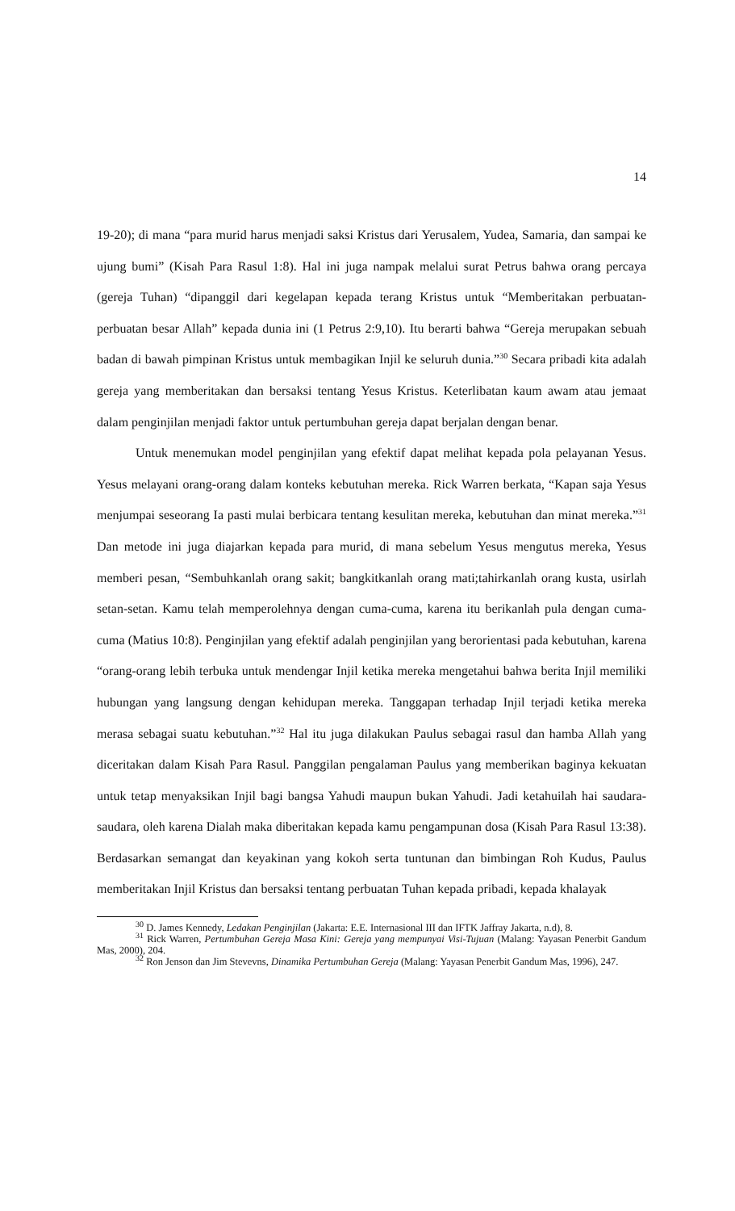14
19-20); di mana “para murid harus menjadi saksi Kristus dari Yerusalem, Yudea, Samaria, dan sampai ke ujung bumi” (Kisah Para Rasul 1:8). Hal ini juga nampak melalui surat Petrus bahwa orang percaya (gereja Tuhan) “dipanggil dari kegelapan kepada terang Kristus untuk “Memberitakan perbuatan-perbuatan besar Allah” kepada dunia ini (1 Petrus 2:9,10). Itu berarti bahwa “Gereja merupakan sebuah badan di bawah pimpinan Kristus untuk membagikan Injil ke seluruh dunia.”<sup>30</sup> Secara pribadi kita adalah gereja yang memberitakan dan bersaksi tentang Yesus Kristus. Keterlibatan kaum awam atau jemaat dalam penginjilan menjadi faktor untuk pertumbuhan gereja dapat berjalan dengan benar.
Untuk menemukan model penginjilan yang efektif dapat melihat kepada pola pelayanan Yesus. Yesus melayani orang-orang dalam konteks kebutuhan mereka. Rick Warren berkata, “Kapan saja Yesus menjumpai seseorang Ia pasti mulai berbicara tentang kesulitan mereka, kebutuhan dan minat mereka.”<sup>31</sup> Dan metode ini juga diajarkan kepada para murid, di mana sebelum Yesus mengutus mereka, Yesus memberi pesan, “Sembuhkanlah orang sakit; bangkitkanlah orang mati;tahirkanlah orang kusta, usirlah setan-setan. Kamu telah memperolehnya dengan cuma-cuma, karena itu berikanlah pula dengan cuma-cuma (Matius 10:8). Penginjilan yang efektif adalah penginjilan yang berorientasi pada kebutuhan, karena “orang-orang lebih terbuka untuk mendengar Injil ketika mereka mengetahui bahwa berita Injil memiliki hubungan yang langsung dengan kehidupan mereka. Tanggapan terhadap Injil terjadi ketika mereka merasa sebagai suatu kebutuhan.”<sup>32</sup> Hal itu juga dilakukan Paulus sebagai rasul dan hamba Allah yang diceritakan dalam Kisah Para Rasul. Panggilan pengalaman Paulus yang memberikan baginya kekuatan untuk tetap menyaksikan Injil bagi bangsa Yahudi maupun bukan Yahudi. Jadi ketahuilah hai saudara-saudara, oleh karena Dialah maka diberitakan kepada kamu pengampunan dosa (Kisah Para Rasul 13:38). Berdasarkan semangat dan keyakinan yang kokoh serta tuntunan dan bimbingan Roh Kudus, Paulus memberitakan Injil Kristus dan bersaksi tentang perbuatan Tuhan kepada pribadi, kepada khalayak
<sup>30</sup> D. James Kennedy, Ledakan Penginjilan (Jakarta: E.E. Internasional III dan IFTK Jaffray Jakarta, n.d), 8.
<sup>31</sup> Rick Warren, Pertumbuhan Gereja Masa Kini: Gereja yang mempunyai Visi-Tujuan (Malang: Yayasan Penerbit Gandum Mas, 2000), 204.
<sup>32</sup> Ron Jenson dan Jim Stevevns, Dinamika Pertumbuhan Gereja (Malang: Yayasan Penerbit Gandum Mas, 1996), 247.